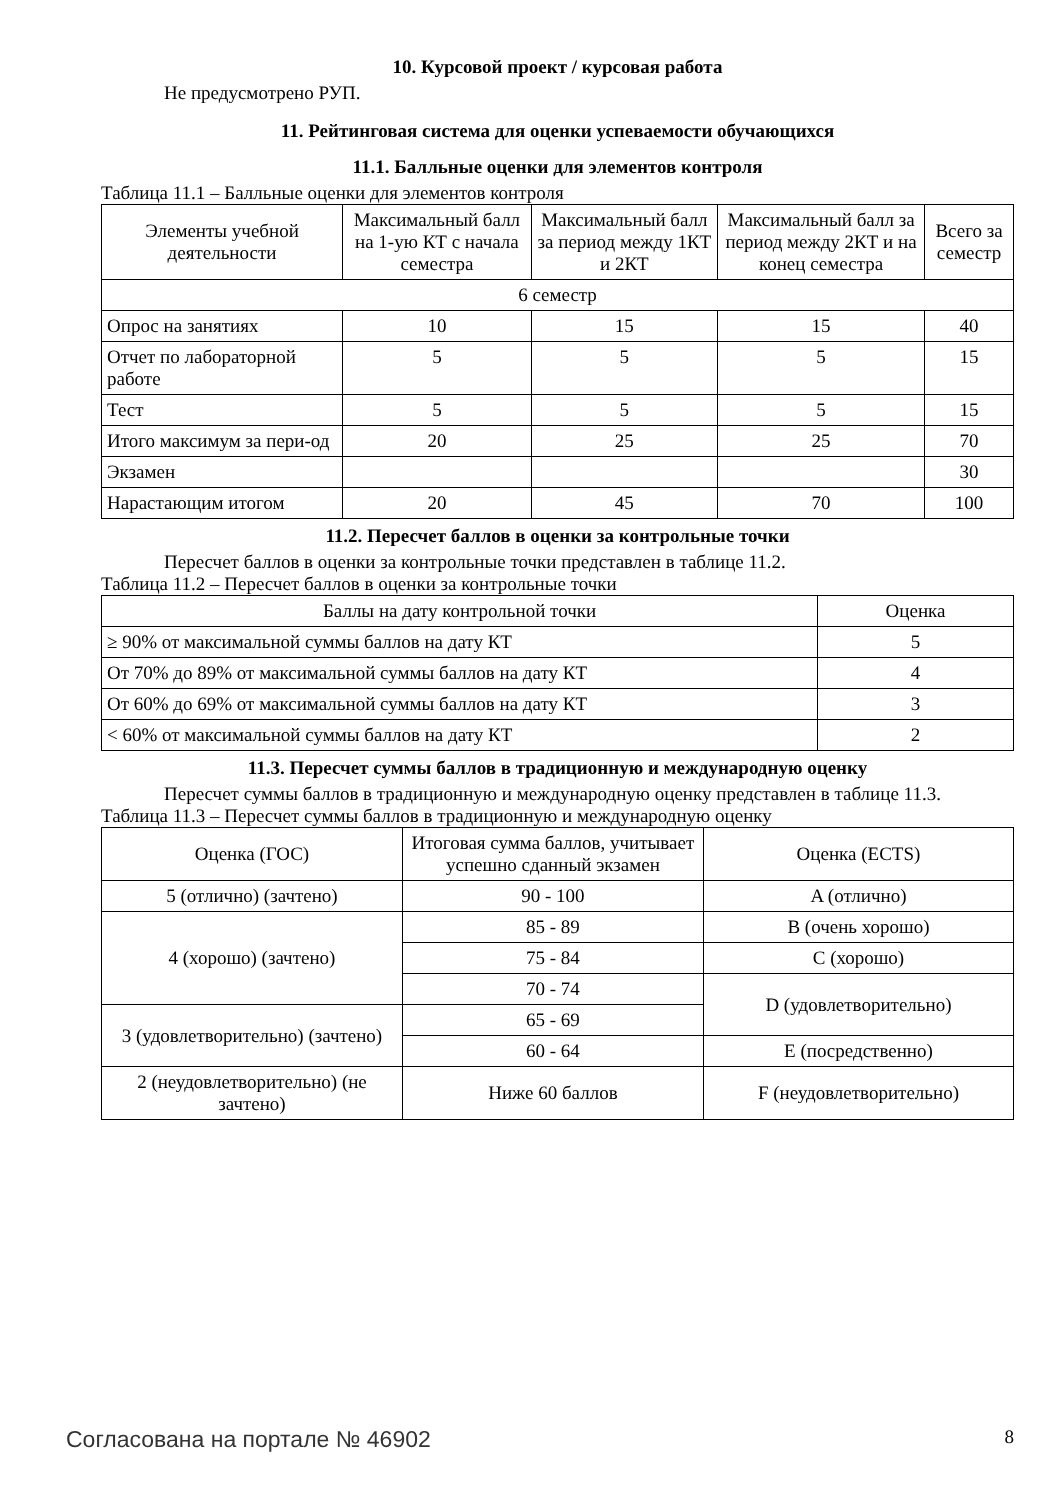10. Курсовой проект / курсовая работа
Не предусмотрено РУП.
11. Рейтинговая система для оценки успеваемости обучающихся
11.1. Балльные оценки для элементов контроля
Таблица 11.1 – Балльные оценки для элементов контроля
| Элементы учебной деятельности | Максимальный балл на 1-ую КТ с начала семестра | Максимальный балл за период между 1КТ и 2КТ | Максимальный балл за период между 2КТ и на конец семестра | Всего за семестр |
| --- | --- | --- | --- | --- |
| 6 семестр | | | | |
| Опрос на занятиях | 10 | 15 | 15 | 40 |
| Отчет по лабораторной работе | 5 | 5 | 5 | 15 |
| Тест | 5 | 5 | 5 | 15 |
| Итого максимум за пери-од | 20 | 25 | 25 | 70 |
| Экзамен | | | | 30 |
| Нарастающим итогом | 20 | 45 | 70 | 100 |
11.2. Пересчет баллов в оценки за контрольные точки
Пересчет баллов в оценки за контрольные точки представлен в таблице 11.2.
Таблица 11.2 – Пересчет баллов в оценки за контрольные точки
| Баллы на дату контрольной точки | Оценка |
| --- | --- |
| ≥ 90% от максимальной суммы баллов на дату КТ | 5 |
| От 70% до 89% от максимальной суммы баллов на дату КТ | 4 |
| От 60% до 69% от максимальной суммы баллов на дату КТ | 3 |
| < 60% от максимальной суммы баллов на дату КТ | 2 |
11.3. Пересчет суммы баллов в традиционную и международную оценку
Пересчет суммы баллов в традиционную и международную оценку представлен в таблице 11.3.
Таблица 11.3 – Пересчет суммы баллов в традиционную и международную оценку
| Оценка (ГОС) | Итоговая сумма баллов, учитывает успешно сданный экзамен | Оценка (ECTS) |
| --- | --- | --- |
| 5 (отлично) (зачтено) | 90 - 100 | A (отлично) |
| 4 (хорошо) (зачтено) | 85 - 89 | B (очень хорошо) |
| | 75 - 84 | C (хорошо) |
| | 70 - 74 | D (удовлетворительно) |
| 3 (удовлетворительно) (зачтено) | 65 - 69 | |
| | 60 - 64 | E (посредственно) |
| 2 (неудовлетворительно) (не зачтено) | Ниже 60 баллов | F (неудовлетворительно) |
Согласована на портале № 46902 8